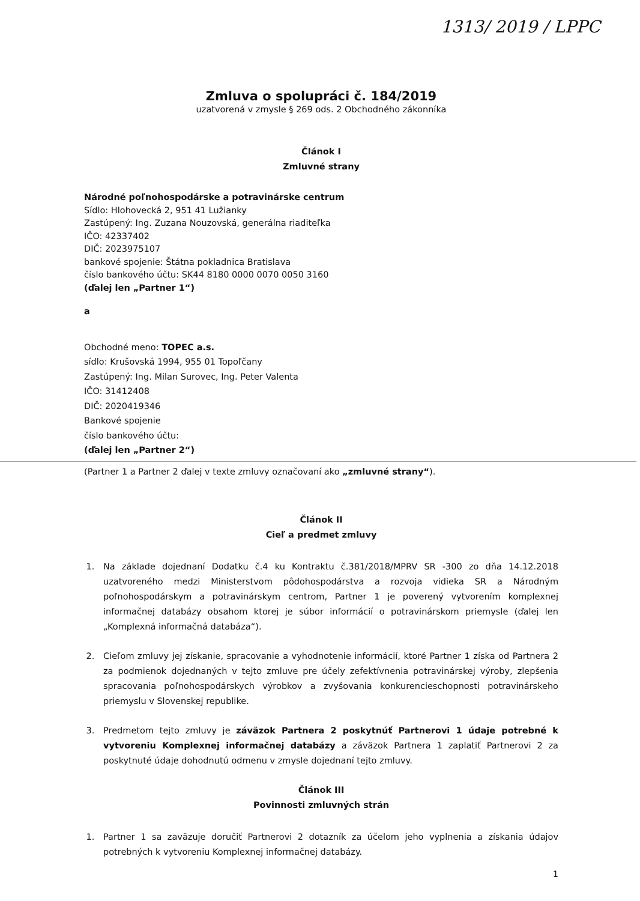1313/ 2019 / LPPC
Zmluva o spolupráci č. 184/2019
uzatvorená v zmysle § 269 ods. 2 Obchodného zákonníka
Článok I
Zmluvné strany
Národné poľnohospodárske a potravinárske centrum
Sídlo: Hlohovecká 2, 951 41 Lužianky
Zastúpený: Ing. Zuzana Nouzovská, generálna riaditeľka
IČO: 42337402
DIČ: 2023975107
bankové spojenie: Štátna pokladnica Bratislava
číslo bankového účtu: SK44 8180 0000 0070 0050 3160
(ďalej len „Partner 1“)
a
Obchodné meno: TOPEC a.s.
sídlo: Krušovská 1994, 955 01 Topoľčany
Zastúpený: Ing. Milan Surovec, Ing. Peter Valenta
IČO: 31412408
DIČ: 2020419346
Bankové spojenie
číslo bankového účtu:
(ďalej len „Partner 2“)
(Partner 1 a Partner 2 ďalej v texte zmluvy označovaní ako „zmluvné strany“).
Článok II
Cieľ a predmet zmluvy
1. Na základe dojednaní Dodatku č.4 ku Kontraktu č.381/2018/MPRV SR -300 zo dňa 14.12.2018 uzatvoreného medzi Ministerstvom pôdohospodárstva a rozvoja vidieka SR a Národným poľnohospodárskym a potravinárskym centrom, Partner 1 je poverený vytvorením komplexnej informačnej databázy obsahom ktorej je súbor informácií o potravinárskom priemysle (ďalej len „Komplexná informačná databáza“).
2. Cieľom zmluvy jej získanie, spracovanie a vyhodnotenie informácií, ktoré Partner 1 získa od Partnera 2 za podmienok dojednaných v tejto zmluve pre účely zefektívnenia potravinárskej výroby, zlepšenia spracovania poľnohospodárskych výrobkov a zvyšovania konkurencieschopnosti potravinárskeho priemyslu v Slovenskej republike.
3. Predmetom tejto zmluvy je záväzok Partnera 2 poskytnúť Partnerovi 1 údaje potrebné k vytvoreniu Komplexnej informačnej databázy a záväzok Partnera 1 zaplatiť Partnerovi 2 za poskytnuté údaje dohodnutú odmenu v zmysle dojednaní tejto zmluvy.
Článok III
Povinnosti zmluvných strán
1. Partner 1 sa zaväzuje doručiť Partnerovi 2 dotazník za účelom jeho vyplnenia a získania údajov potrebných k vytvoreniu Komplexnej informačnej databázy.
1